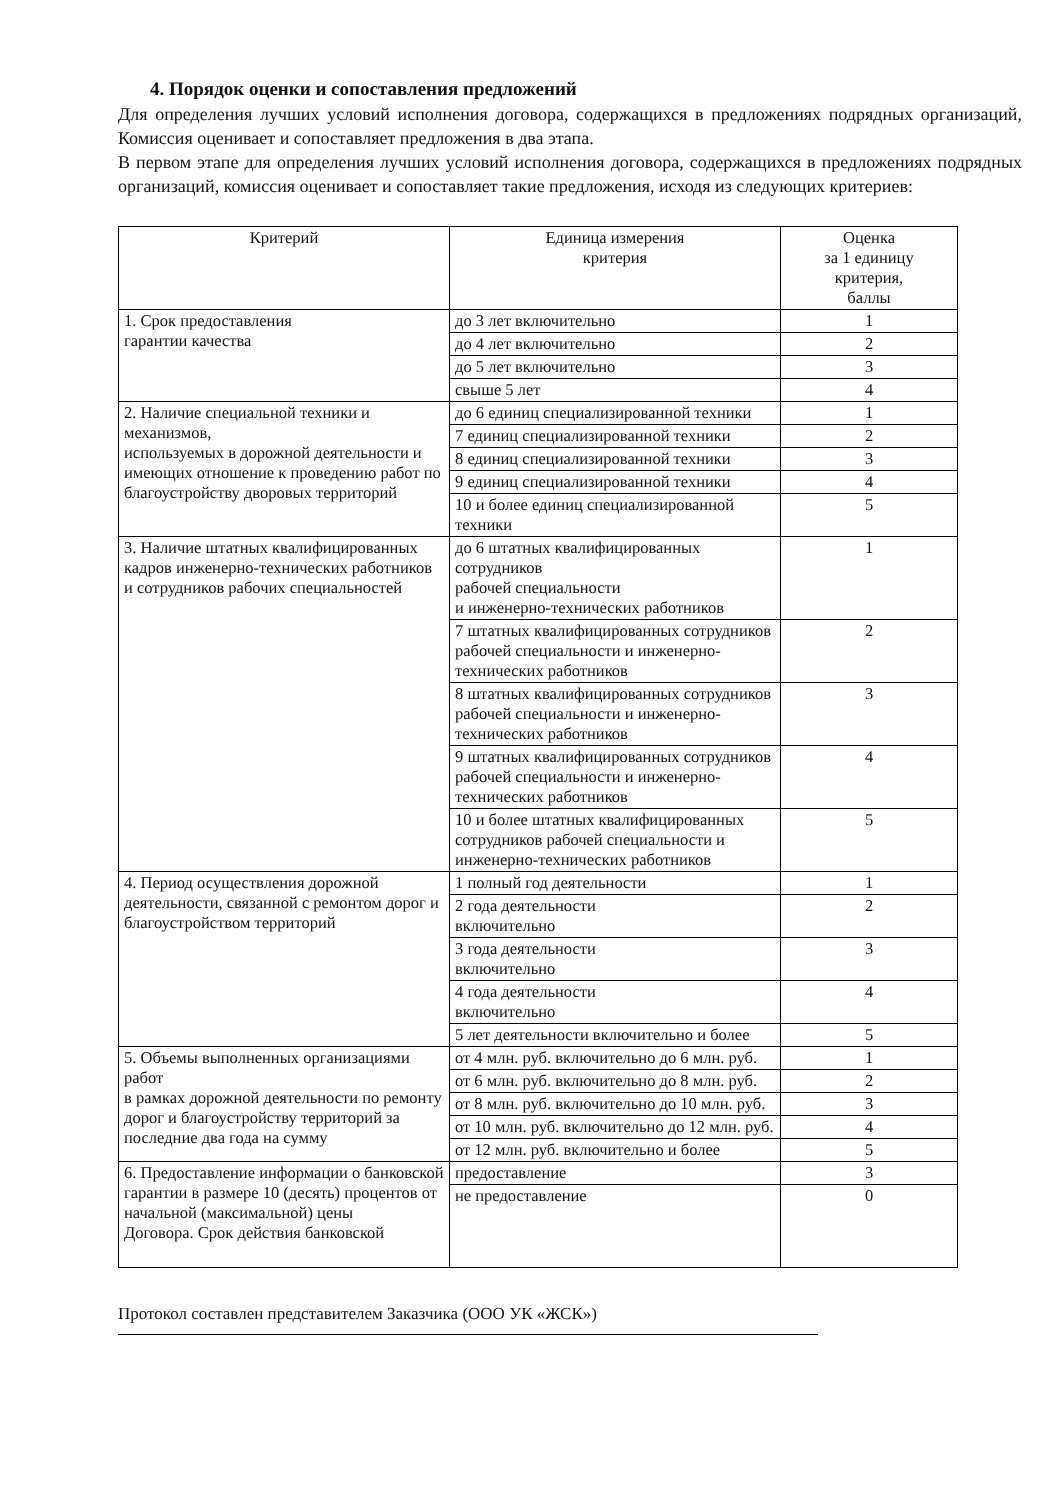4. Порядок оценки и сопоставления предложений
Для определения лучших условий исполнения договора, содержащихся в предложениях подрядных организаций, Комиссия оценивает и сопоставляет предложения в два этапа.
В первом этапе для определения лучших условий исполнения договора, содержащихся в предложениях подрядных организаций, комиссия оценивает и сопоставляет такие предложения, исходя из следующих критериев:
| Критерий | Единица измерения критерия | Оценка за 1 единицу критерия, баллы |
| --- | --- | --- |
| 1. Срок предоставления гарантии качества | до 3 лет включительно | 1 |
| | до 4 лет включительно | 2 |
| | до 5 лет включительно | 3 |
| | свыше 5 лет | 4 |
| 2. Наличие специальной техники и механизмов, используемых в дорожной деятельности и имеющих отношение к проведению работ по благоустройству дворовых территорий | до 6 единиц специализированной техники | 1 |
| | 7 единиц специализированной техники | 2 |
| | 8 единиц специализированной техники | 3 |
| | 9 единиц специализированной техники | 4 |
| | 10 и более единиц специализированной техники | 5 |
| 3. Наличие штатных квалифицированных кадров инженерно-технических работников и сотрудников рабочих специальностей | до 6 штатных квалифицированных сотрудников рабочей специальности и инженерно-технических работников | 1 |
| | 7 штатных квалифицированных сотрудников рабочей специальности и инженерно-технических работников | 2 |
| | 8 штатных квалифицированных сотрудников рабочей специальности и инженерно-технических работников | 3 |
| | 9 штатных квалифицированных сотрудников рабочей специальности и инженерно-технических работников | 4 |
| | 10 и более штатных квалифицированных сотрудников рабочей специальности и инженерно-технических работников | 5 |
| 4. Период осуществления дорожной деятельности, связанной с ремонтом дорог и благоустройством территорий | 1 полный год деятельности | 1 |
| | 2 года деятельности включительно | 2 |
| | 3 года деятельности включительно | 3 |
| | 4 года деятельности включительно | 4 |
| | 5 лет деятельности включительно и более | 5 |
| 5. Объемы выполненных организациями работ в рамках дорожной деятельности по ремонту дорог и благоустройству территорий за последние два года на сумму | от 4 млн. руб. включительно до 6 млн. руб. | 1 |
| | от 6 млн. руб. включительно до 8 млн. руб. | 2 |
| | от 8 млн. руб. включительно до 10 млн. руб. | 3 |
| | от 10 млн. руб. включительно до 12 млн. руб. | 4 |
| | от 12 млн. руб. включительно и более | 5 |
| 6. Предоставление информации о банковской гарантии в размере 10 (десять) процентов от начальной (максимальной) цены Договора. Срок действия банковской | предоставление | 3 |
| | не предоставление | 0 |
Протокол составлен представителем Заказчика (ООО УК «ЖСК»)